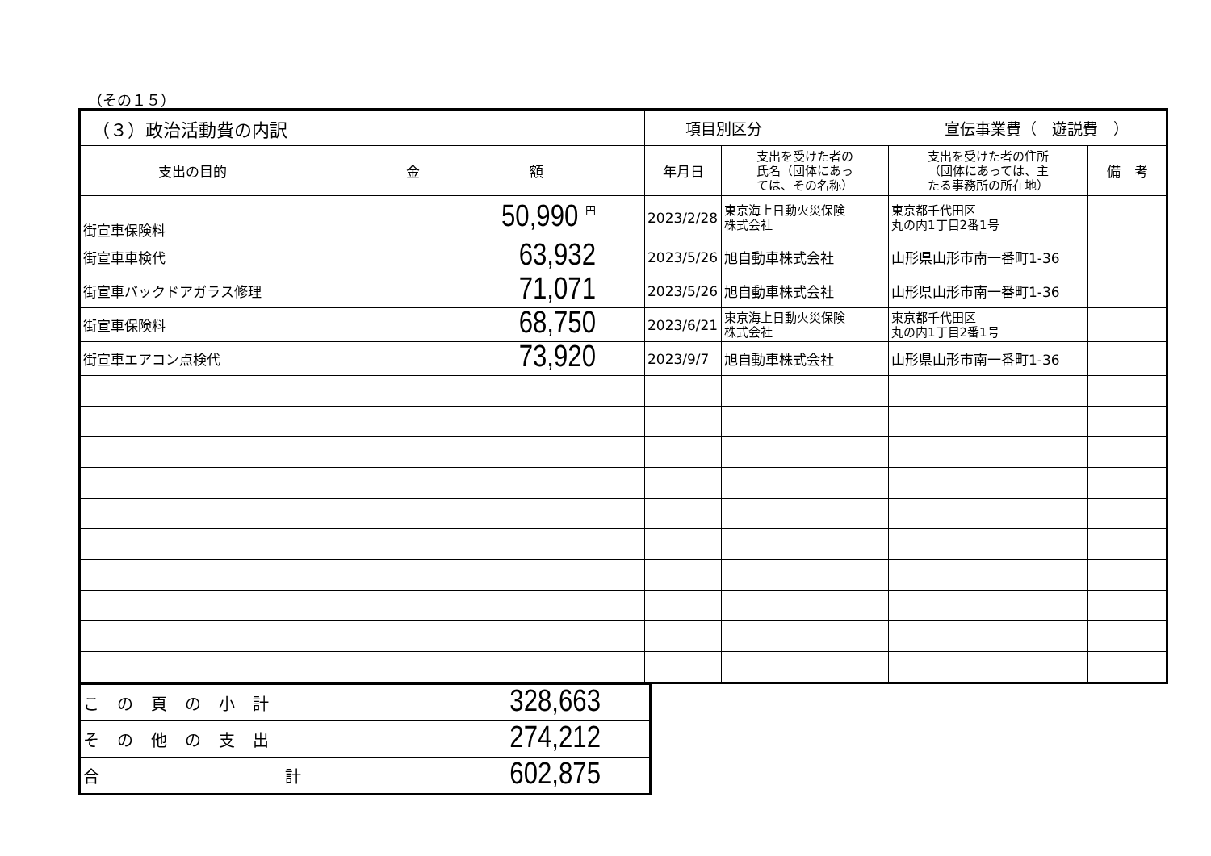（その１５）
| （３）政治活動費の内訳 | | 項目別区分 宣伝事業費（ 遊説費 ） | | | |
| 支出の目的 | 金 額 | 年月日 | 支出を受けた者の 氏名（団体にあっ ては、その名称） | 支出を受けた者の住所 （団体にあっては、主 たる事務所の所在地） | 備 考 |
| 街宣車保険料 | 50,990 円 | 2023/2/28 | 東京海上日動火災保険 株式会社 | 東京都千代田区 丸の内1丁目2番1号 | |
| 街宣車車検代 | 63,932 | 2023/5/26 | 旭自動車株式会社 | 山形県山形市南一番町1-36 | |
| 街宣車バックドアガラス修理 | 71,071 | 2023/5/26 | 旭自動車株式会社 | 山形県山形市南一番町1-36 | |
| 街宣車保険料 | 68,750 | 2023/6/21 | 東京海上日動火災保険 株式会社 | 東京都千代田区 丸の内1丁目2番1号 | |
| 街宣車エアコン点検代 | 73,920 | 2023/9/7 | 旭自動車株式会社 | 山形県山形市南一番町1-36 | |
| この頁の小計 | 328,663 |
| その他の支出 | 274,212 |
| 合 計 | 602,875 |